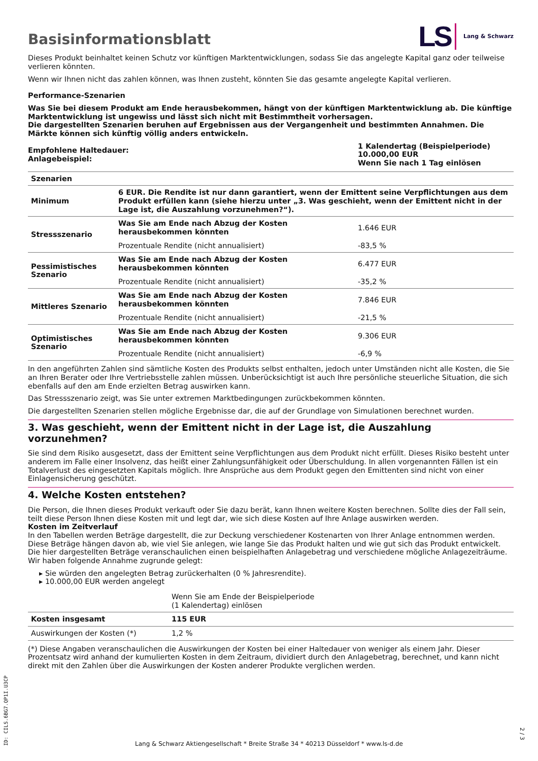LS Lang & Schwarz
Basisinformationsblatt
Dieses Produkt beinhaltet keinen Schutz vor künftigen Marktentwicklungen, sodass Sie das angelegte Kapital ganz oder teilweise verlieren könnten.
Wenn wir Ihnen nicht das zahlen können, was Ihnen zusteht, könnten Sie das gesamte angelegte Kapital verlieren.
Performance-Szenarien
Was Sie bei diesem Produkt am Ende herausbekommen, hängt von der künftigen Marktentwicklung ab. Die künftige Marktentwicklung ist ungewiss und lässt sich nicht mit Bestimmtheit vorhersagen.
Die dargestellten Szenarien beruhen auf Ergebnissen aus der Vergangenheit und bestimmten Annahmen. Die Märkte können sich künftig völlig anders entwickeln.
| Empfohlene Haltedauer: Anlagebeispiel: | 1 Kalendertag (Beispielperiode) 10.000,00 EUR Wenn Sie nach 1 Tag einlösen |
| Szenarien | | |
| Minimum | 6 EUR. Die Rendite ist nur dann garantiert, wenn der Emittent seine Verpflichtungen aus dem Produkt erfüllen kann (siehe hierzu unter „3. Was geschieht, wenn der Emittent nicht in der Lage ist, die Auszahlung vorzunehmen?“). | |
| Stressszenario | Was Sie am Ende nach Abzug der Kosten herausbekommen könnten | 1.646 EUR |
| | Prozentuale Rendite (nicht annualisiert) | -83,5 % |
| Pessimistisches Szenario | Was Sie am Ende nach Abzug der Kosten herausbekommen könnten | 6.477 EUR |
| | Prozentuale Rendite (nicht annualisiert) | -35,2 % |
| Mittleres Szenario | Was Sie am Ende nach Abzug der Kosten herausbekommen könnten | 7.846 EUR |
| | Prozentuale Rendite (nicht annualisiert) | -21,5 % |
| Optimistisches Szenario | Was Sie am Ende nach Abzug der Kosten herausbekommen könnten | 9.306 EUR |
| | Prozentuale Rendite (nicht annualisiert) | -6,9 % |
In den angeführten Zahlen sind sämtliche Kosten des Produkts selbst enthalten, jedoch unter Umständen nicht alle Kosten, die Sie an Ihren Berater oder Ihre Vertriebsstelle zahlen müssen. Unberücksichtigt ist auch Ihre persönliche steuerliche Situation, die sich ebenfalls auf den am Ende erzielten Betrag auswirken kann.
Das Stressszenario zeigt, was Sie unter extremen Marktbedingungen zurückbekommen könnten.
Die dargestellten Szenarien stellen mögliche Ergebnisse dar, die auf der Grundlage von Simulationen berechnet wurden.
3. Was geschieht, wenn der Emittent nicht in der Lage ist, die Auszahlung vorzunehmen?
Sie sind dem Risiko ausgesetzt, dass der Emittent seine Verpflichtungen aus dem Produkt nicht erfüllt. Dieses Risiko besteht unter anderem im Falle einer Insolvenz, das heißt einer Zahlungsunfähigkeit oder Überschuldung. In allen vorgenannten Fällen ist ein Totalverlust des eingesetzten Kapitals möglich. Ihre Ansprüche aus dem Produkt gegen den Emittenten sind nicht von einer Einlagensicherung geschützt.
4. Welche Kosten entstehen?
Die Person, die Ihnen dieses Produkt verkauft oder Sie dazu berät, kann Ihnen weitere Kosten berechnen. Sollte dies der Fall sein, teilt diese Person Ihnen diese Kosten mit und legt dar, wie sich diese Kosten auf Ihre Anlage auswirken werden.
Kosten im Zeitverlauf
In den Tabellen werden Beträge dargestellt, die zur Deckung verschiedener Kostenarten von Ihrer Anlage entnommen werden. Diese Beträge hängen davon ab, wie viel Sie anlegen, wie lange Sie das Produkt halten und wie gut sich das Produkt entwickelt. Die hier dargestellten Beträge veranschaulichen einen beispielhaften Anlagebetrag und verschiedene mögliche Anlagezeiträume.
Wir haben folgende Annahme zugrunde gelegt:
▸ Sie würden den angelegten Betrag zurückerhalten (0 % Jahresrendite).
▸ 10.000,00 EUR werden angelegt
| | Wenn Sie am Ende der Beispielperiode (1 Kalendertag) einlösen |
| Kosten insgesamt | 115 EUR |
| Auswirkungen der Kosten (*) | 1,2 % |
(*) Diese Angaben veranschaulichen die Auswirkungen der Kosten bei einer Haltedauer von weniger als einem Jahr. Dieser Prozentsatz wird anhand der kumulierten Kosten in dem Zeitraum, dividiert durch den Anlagebetrag, berechnet, und kann nicht direkt mit den Zahlen über die Auswirkungen der Kosten anderer Produkte verglichen werden.
Lang & Schwarz Aktiengesellschaft * Breite Straße 34 * 40213 Düsseldorf * www.ls-d.de
ID: CILS.6BG7.QP1I.U3CP
2 / 3